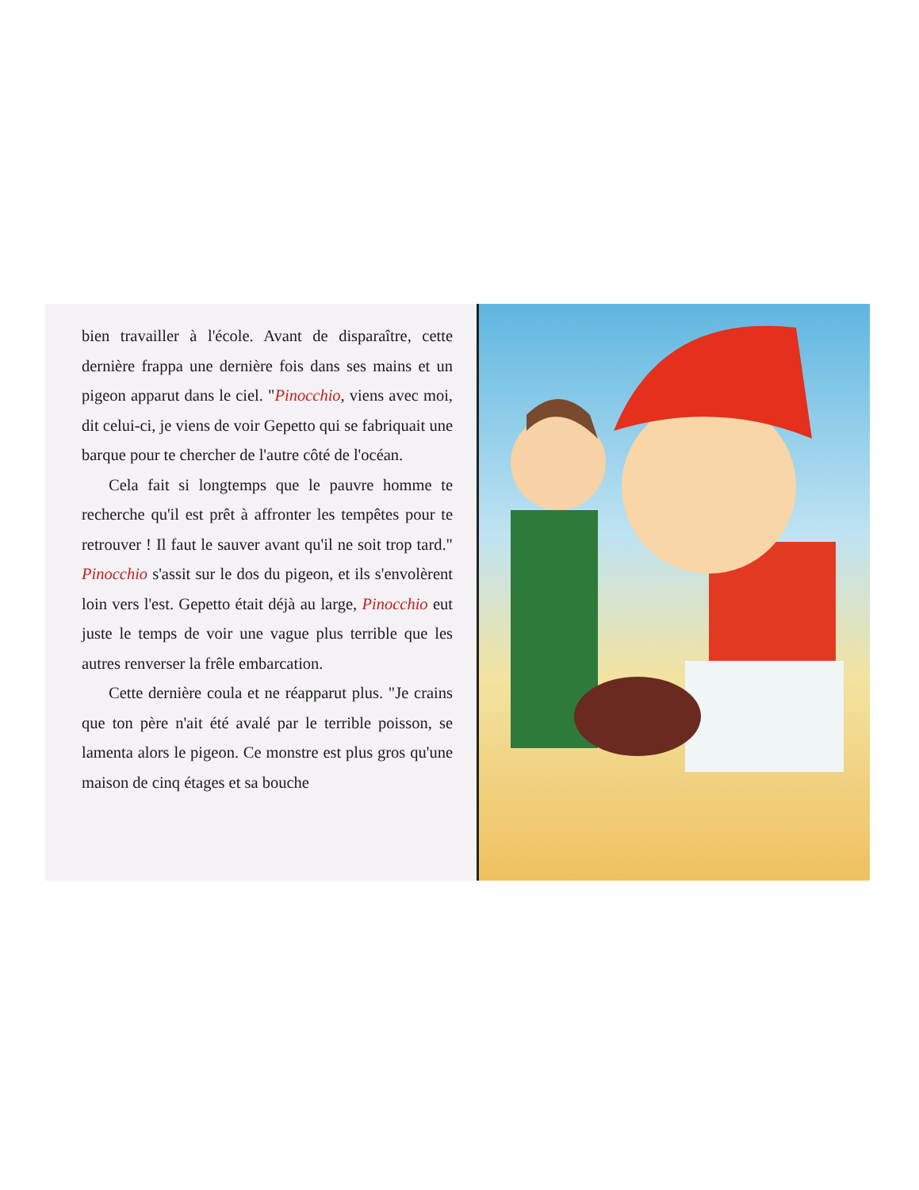bien travailler à l'école. Avant de disparaître, cette dernière frappa une dernière fois dans ses mains et un pigeon apparut dans le ciel. "Pinocchio, viens avec moi, dit celui-ci, je viens de voir Gepetto qui se fabriquait une barque pour te chercher de l'autre côté de l'océan.
Cela fait si longtemps que le pauvre homme te recherche qu'il est prêt à affronter les tempêtes pour te retrouver ! Il faut le sauver avant qu'il ne soit trop tard." Pinocchio s'assit sur le dos du pigeon, et ils s'envolèrent loin vers l'est. Gepetto était déjà au large, Pinocchio eut juste le temps de voir une vague plus terrible que les autres renverser la frêle embarcation.
Cette dernière coula et ne réapparut plus. "Je crains que ton père n'ait été avalé par le terrible poisson, se lamenta alors le pigeon. Ce monstre est plus gros qu'une maison de cinq étages et sa bouche